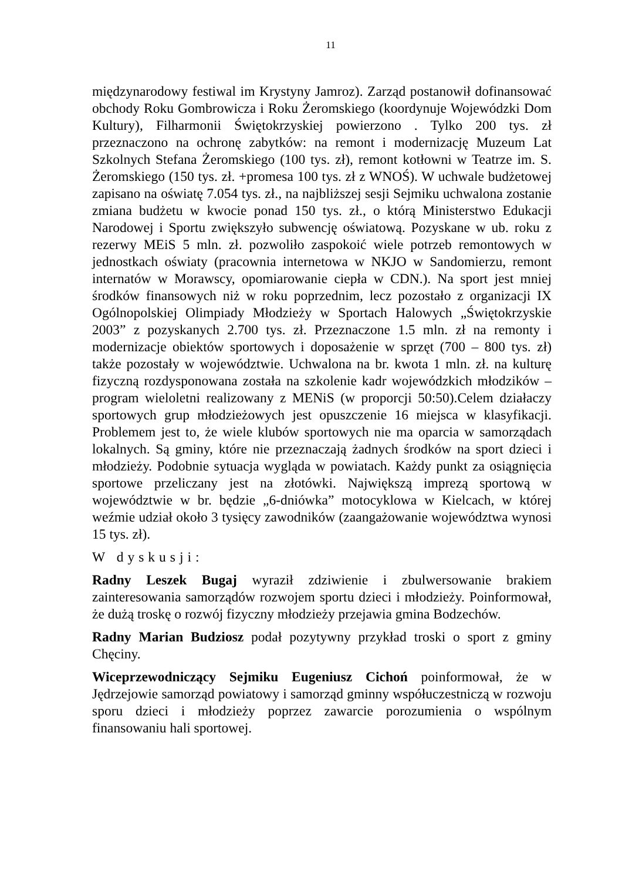11
międzynarodowy festiwal im Krystyny Jamroz). Zarząd postanowił dofinansować obchody Roku Gombrowicza i Roku Żeromskiego (koordynuje Wojewódzki Dom Kultury), Filharmonii Świętokrzyskiej powierzono . Tylko 200 tys. zł przeznaczono na ochronę zabytków: na remont i modernizację Muzeum Lat Szkolnych Stefana Żeromskiego (100 tys. zł), remont kotłowni w Teatrze im. S. Żeromskiego (150 tys. zł. +promesa 100 tys. zł z WNOŚ). W uchwale budżetowej zapisano na oświatę 7.054 tys. zł., na najbliższej sesji Sejmiku uchwalona zostanie zmiana budżetu w kwocie ponad 150 tys. zł., o którą Ministerstwo Edukacji Narodowej i Sportu zwiększyło subwencję oświatową. Pozyskane w ub. roku z rezerwy MEiS 5 mln. zł. pozwoliło zaspokoić wiele potrzeb remontowych w jednostkach oświaty (pracownia internetowa w NKJO w Sandomierzu, remont internatów w Morawscy, opomiarowanie ciepła w CDN.). Na sport jest mniej środków finansowych niż w roku poprzednim, lecz pozostało z organizacji IX Ogólnopolskiej Olimpiady Młodzieży w Sportach Halowych „Świętokrzyskie 2003” z pozyskanych 2.700 tys. zł. Przeznaczone 1.5 mln. zł na remonty i modernizacje obiektów sportowych i doposażenie w sprzęt (700 – 800 tys. zł) także pozostały w województwie. Uchwalona na br. kwota 1 mln. zł. na kulturę fizyczną rozdysponowana została na szkolenie kadr wojewódzkich młodzików – program wieloletni realizowany z MENiS (w proporcji 50:50).Celem działaczy sportowych grup młodzieżowych jest opuszczenie 16 miejsca w klasyfikacji. Problemem jest to, że wiele klubów sportowych nie ma oparcia w samorządach lokalnych. Są gminy, które nie przeznaczają żadnych środków na sport dzieci i młodzieży. Podobnie sytuacja wygląda w powiatach. Każdy punkt za osiągnięcia sportowe przeliczany jest na złotówki. Największą imprezą sportową w województwie w br. będzie „6-dniówka” motocyklowa w Kielcach, w której weźmie udział około 3 tysięcy zawodników (zaangażowanie województwa wynosi 15 tys. zł).
W dyskusji:
Radny Leszek Bugaj wyraził zdziwienie i zbulwersowanie brakiem zainteresowania samorządów rozwojem sportu dzieci i młodzieży. Poinformował, że dużą troskę o rozwój fizyczny młodzieży przejawia gmina Bodzechów.
Radny Marian Budziosz podał pozytywny przykład troski o sport z gminy Chęciny.
Wiceprzewodniczący Sejmiku Eugeniusz Cichoń poinformował, że w Jędrzejowie samorząd powiatowy i samorząd gminny współuczestniczą w rozwoju sporu dzieci i młodzieży poprzez zawarcie porozumienia o wspólnym finansowaniu hali sportowej.